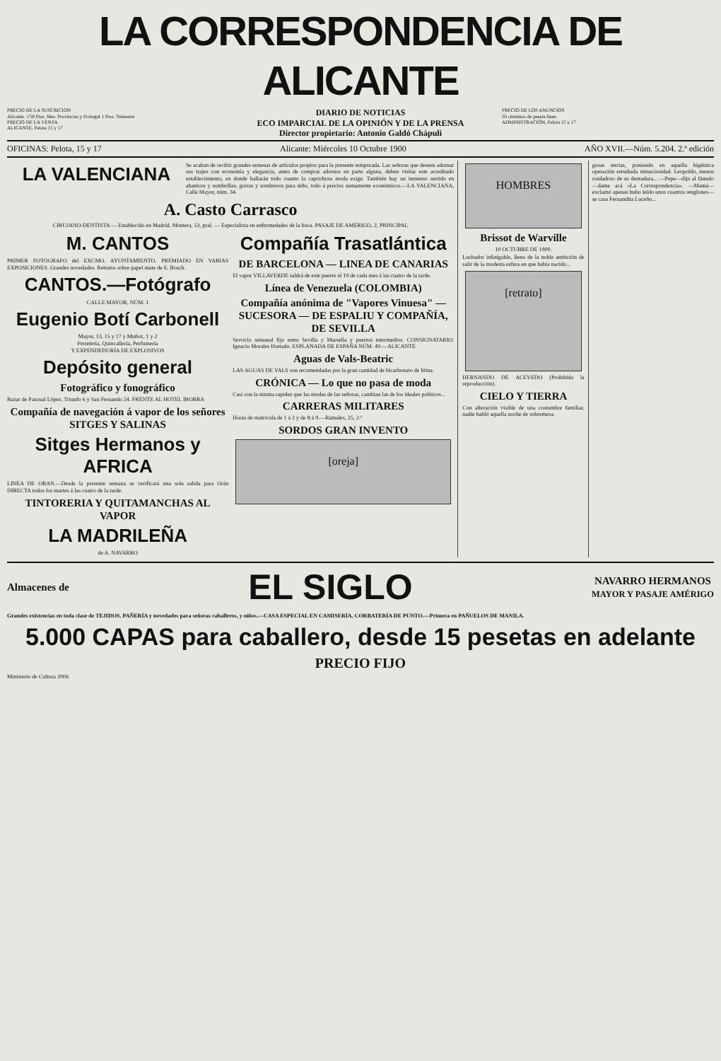LA CORRESPONDENCIA DE ALICANTE
PRECIO DE LA SUSCRICION
Alicante. 1'50 Ptas. Mes. Provincias y Portugal 1 Ptas. Trimestre
PRECIO DE LA VENTA
ALICANTE, Pelota 15 y 17
DIARIO DE NOTICIAS
ECO IMPARCIAL DE LA OPINIÓN Y DE LA PRENSA
Director propietario: Antonio Galdó Chápuli
PRECIO DE LOS ANUNCIOS
50 céntimos de peseta línea
ADMINISTRACIÓN, Pelota 15 y 17
OFICINAS: Pelota, 15 y 17 Alicante: Miércoles 10 Octubre 1900 AÑO XVII.—Núm. 5.204. 2.ª edición
LA VALENCIANA
Se acaban de recibir grandes remesas de artículos propios para la presente temporada. Las señoras que deseen adornar sus trajes con economía y elegancia, antes de comprar adornos en parte alguna, deben visitar este acreditado establecimiento, en donde hallarán todo cuanto la caprichosa moda exige. También hay un inmenso surtido en abanicos y sombrillas, gorras y sombreros para niño, todo á precios sumamente económicos.—LA VALENCIANA, Calle Mayor, núm. 34.
A. Casto Carrasco
CIRUJANO-DENTISTA — Establecido en Madrid, Montera, 53, pral. — Especialista en enfermedades de la boca. PASAJE DE AMÉRIGO, 2, PRINCIPAL
M. CANTOS
PRIMER FOTÓGRAFO del EXCMO. AYUNTAMIENTO. PREMIADO EN VARIAS EXPOSICIONES. Grandes novedades. Retratos sobre papel mate de E. Bosch.
CANTOS.—Fotógrafo
CALLE MAYOR, NÚM. 1
Eugenio Botí Carbonell
Mayor, 13, 15 y 17 y Muñoz, 1 y 2
Ferretería, Quincallería, Perfumería
Y EXPENDEDURÍA DE EXPLOSIVOS
Depósito general
Fotográfico y fonográfico
Bazar de Pascual López, Triunfo 6 y San Fernando 24. FRENTE AL HOTEL IBORRA
Compañía de navegación á vapor de los señores SITGES Y SALINAS
Sitges Hermanos y AFRICA
LINEA DE ORAN.—Desde la presente semana se verificará una sola salida para Orán DIRECTA todos los martes á las cuatro de la tarde.
TINTORERIA Y QUITAMANCHAS AL VAPOR
LA MADRILEÑA
de A. NAVARRO
Compañía Trasatlántica
DE BARCELONA — LINEA DE CANARIAS
El vapor VILLAVERDE saldrá de este puerto el 19 de cada mes á las cuatro de la tarde.
Línea de Venezuela (COLOMBIA)
Compañía anónima de "Vapores Vinuesa" — SUCESORA — DE ESPALIU Y COMPAÑÍA, DE SEVILLA
Servicio semanal fijo entre Sevilla y Marsella y puertos intermedios. CONSIGNATARIO: Ignacio Morales Hurtado. ESPLANADA DE ESPAÑA NÚM. 49.—ALICANTE
Aguas de Vals-Beatric
LAS AGUAS DE VALS son recomendadas por la gran cantidad de bicarbonato de litina.
CRÓNICA — Lo que no pasa de moda
Casi con la misma rapidez que las modas de las señoras, cambian las de los ideales políticos...
CARRERAS MILITARES
Horas de matrícula de 1 á 2 y de 8 á 9.—Ramales, 25, 2.º
SORDOS GRAN INVENTO
[oreja]
HOMBRES
Brissot de Warville
10 OCTUBRE DE 1900.
Luchador infatigable, lleno de la noble ambición de salir de la modesta esfera en que había nacido...
[retrato]
HERNANDO DE ACEVEDO (Prohibida la reproducción).
CIELO Y TIERRA
Con alteración visible de una costumbre familiar, nadie habló aquella noche de sobremesa.
gosas encías, poniendo en aquella higiénica operación estudiada minuciosidad. Leopoldo, menos cuidadoso de su dentadura... —Pepe—dijo al fámulo—dame acá «La Correspondencia». —Mamá—exclamó apenas hubo leído unos cuantos renglones—se casa Fernandita Luceño...
Almacenes de EL SIGLO NAVARRO HERMANOS
MAYOR Y PASAJE AMÉRIGO
Grandes existencias en toda clase de TEJIDOS, PAÑERÍA y novedades para señoras caballeros, y niños.—CASA ESPECIAL EN CAMISERÍA, CORBATERÍA DE PUNTO.—Primera en PAÑUELOS DE MANILA.
5.000 CAPAS para caballero, desde 15 pesetas en adelante
PRECIO FIJO
Ministerio de Cultura 2006